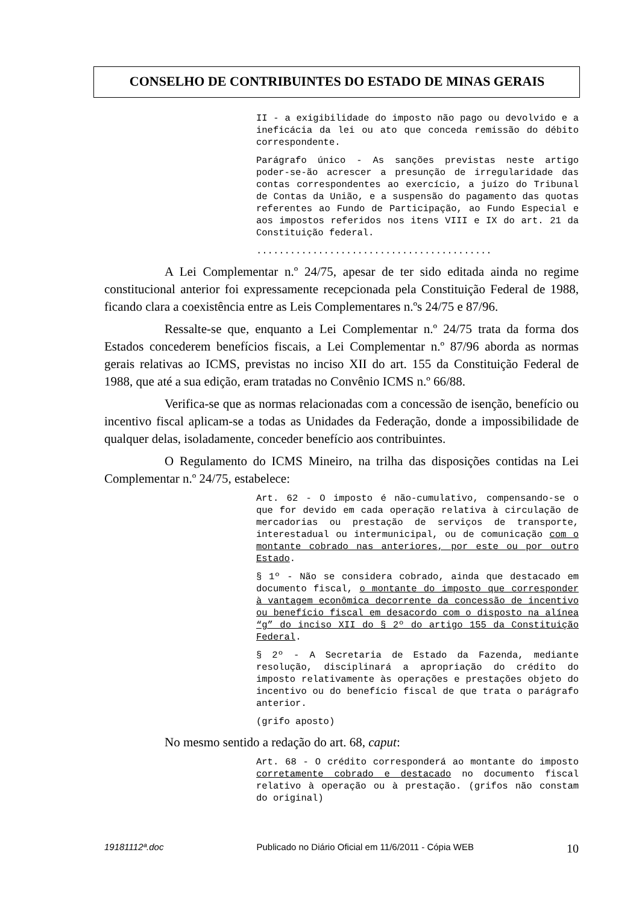CONSELHO DE CONTRIBUINTES DO ESTADO DE MINAS GERAIS
II - a exigibilidade do imposto não pago ou devolvido e a ineficácia da lei ou ato que conceda remissão do débito correspondente.
Parágrafo único - As sanções previstas neste artigo poder-se-ão acrescer a presunção de irregularidade das contas correspondentes ao exercício, a juízo do Tribunal de Contas da União, e a suspensão do pagamento das quotas referentes ao Fundo de Participação, ao Fundo Especial e aos impostos referidos nos itens VIII e IX do art. 21 da Constituição federal.
..........................................
A Lei Complementar n.º 24/75, apesar de ter sido editada ainda no regime constitucional anterior foi expressamente recepcionada pela Constituição Federal de 1988, ficando clara a coexistência entre as Leis Complementares n.ºs 24/75 e 87/96.
Ressalte-se que, enquanto a Lei Complementar n.º 24/75 trata da forma dos Estados concederem benefícios fiscais, a Lei Complementar n.º 87/96 aborda as normas gerais relativas ao ICMS, previstas no inciso XII do art. 155 da Constituição Federal de 1988, que até a sua edição, eram tratadas no Convênio ICMS n.º 66/88.
Verifica-se que as normas relacionadas com a concessão de isenção, benefício ou incentivo fiscal aplicam-se a todas as Unidades da Federação, donde a impossibilidade de qualquer delas, isoladamente, conceder benefício aos contribuintes.
O Regulamento do ICMS Mineiro, na trilha das disposições contidas na Lei Complementar n.º 24/75, estabelece:
Art. 62 - O imposto é não-cumulativo, compensando-se o que for devido em cada operação relativa à circulação de mercadorias ou prestação de serviços de transporte, interestadual ou intermunicipal, ou de comunicação com o montante cobrado nas anteriores, por este ou por outro Estado.
§ 1º - Não se considera cobrado, ainda que destacado em documento fiscal, o montante do imposto que corresponder à vantagem econômica decorrente da concessão de incentivo ou benefício fiscal em desacordo com o disposto na alínea “g” do inciso XII do § 2º do artigo 155 da Constituição Federal.
§ 2º - A Secretaria de Estado da Fazenda, mediante resolução, disciplinará a apropriação do crédito do imposto relativamente às operações e prestações objeto do incentivo ou do benefício fiscal de que trata o parágrafo anterior.
(grifo aposto)
No mesmo sentido a redação do art. 68, caput:
Art. 68 - O crédito corresponderá ao montante do imposto corretamente cobrado e destacado no documento fiscal relativo à operação ou à prestação. (grifos não constam do original)
19181112ª.doc Publicado no Diário Oficial em 11/6/2011 - Cópia WEB 10